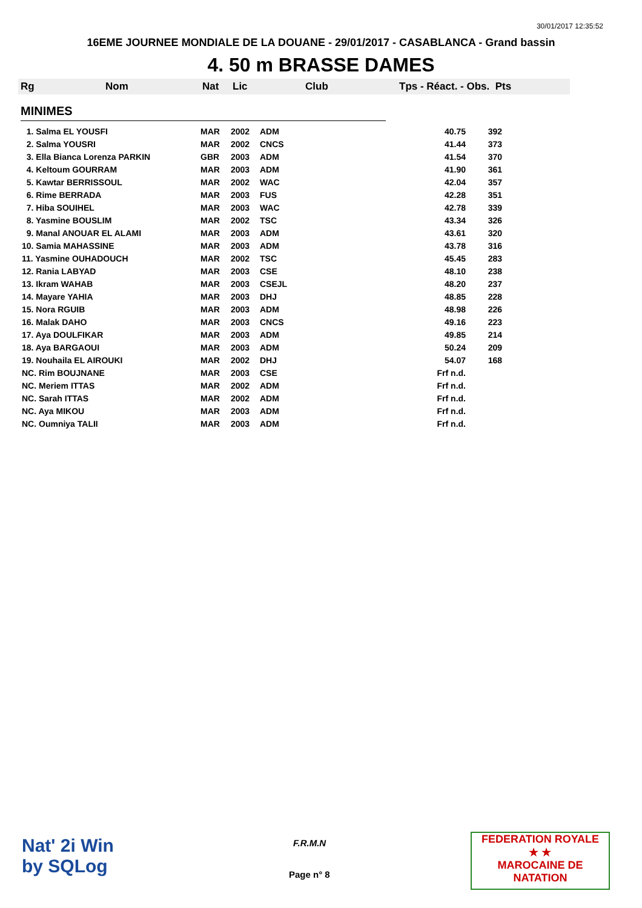30/01/2017 12:35:52
16EME JOURNEE MONDIALE DE LA DOUANE - 29/01/2017 - CASABLANCA - Grand bassin
4. 50 m BRASSE DAMES
Rg Nom Nat Lic Club Tps - Réact. - Obs. Pts
MINIMES
| 1. Salma EL YOUSFI | MAR | 2002 | ADM | 40.75 | 392 |
| 2. Salma YOUSRI | MAR | 2002 | CNCS | 41.44 | 373 |
| 3. Ella Bianca Lorenza PARKIN | GBR | 2003 | ADM | 41.54 | 370 |
| 4. Keltoum GOURRAM | MAR | 2003 | ADM | 41.90 | 361 |
| 5. Kawtar BERRISSOUL | MAR | 2002 | WAC | 42.04 | 357 |
| 6. Rime BERRADA | MAR | 2003 | FUS | 42.28 | 351 |
| 7. Hiba SOUIHEL | MAR | 2003 | WAC | 42.78 | 339 |
| 8. Yasmine BOUSLIM | MAR | 2002 | TSC | 43.34 | 326 |
| 9. Manal ANOUAR EL ALAMI | MAR | 2003 | ADM | 43.61 | 320 |
| 10. Samia MAHASSINE | MAR | 2003 | ADM | 43.78 | 316 |
| 11. Yasmine OUHADOUCH | MAR | 2002 | TSC | 45.45 | 283 |
| 12. Rania LABYAD | MAR | 2003 | CSE | 48.10 | 238 |
| 13. Ikram WAHAB | MAR | 2003 | CSEJL | 48.20 | 237 |
| 14. Mayare YAHIA | MAR | 2003 | DHJ | 48.85 | 228 |
| 15. Nora RGUIB | MAR | 2003 | ADM | 48.98 | 226 |
| 16. Malak DAHO | MAR | 2003 | CNCS | 49.16 | 223 |
| 17. Aya DOULFIKAR | MAR | 2003 | ADM | 49.85 | 214 |
| 18. Aya BARGAOUI | MAR | 2003 | ADM | 50.24 | 209 |
| 19. Nouhaila EL AIROUKI | MAR | 2002 | DHJ | 54.07 | 168 |
| NC. Rim BOUJNANE | MAR | 2003 | CSE | Frf n.d. | |
| NC. Meriem ITTAS | MAR | 2002 | ADM | Frf n.d. | |
| NC. Sarah ITTAS | MAR | 2002 | ADM | Frf n.d. | |
| NC. Aya MIKOU | MAR | 2003 | ADM | Frf n.d. | |
| NC. Oumniya TALII | MAR | 2003 | ADM | Frf n.d. | |
Nat' 2i Win
by SQLog
F.R.M.N
Page n° 8
FEDERATION ROYALE
★ ★
MAROCAINE DE NATATION